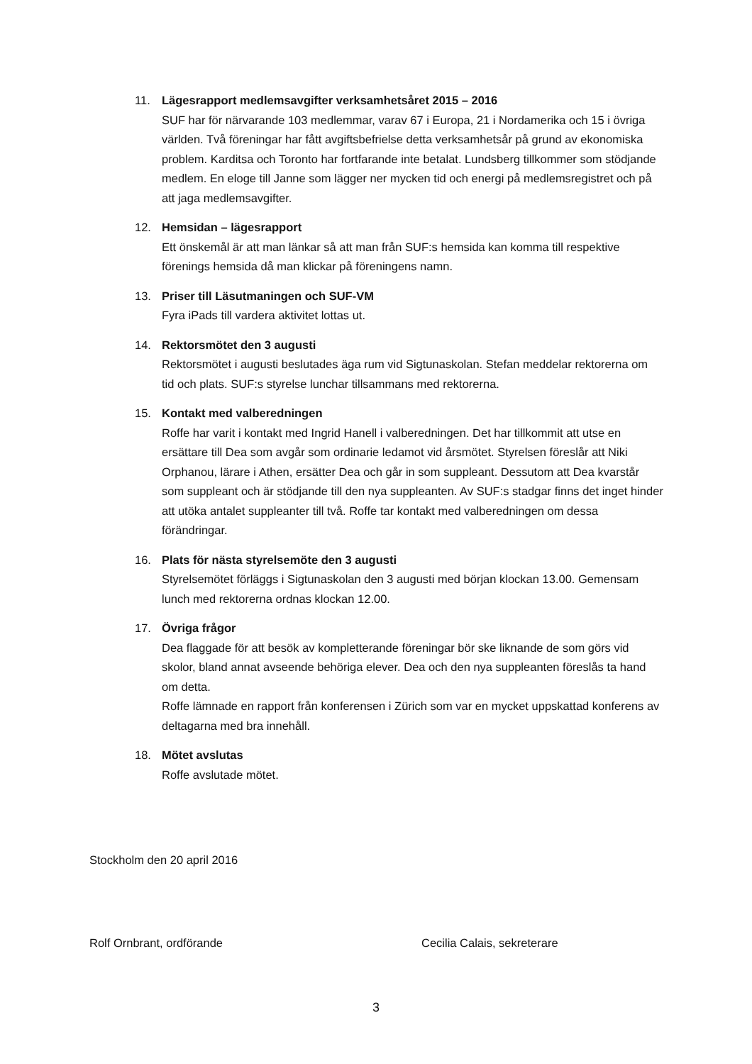11. Lägesrapport medlemsavgifter verksamhetsåret 2015 – 2016
SUF har för närvarande 103 medlemmar, varav 67 i Europa, 21 i Nordamerika och 15 i övriga världen. Två föreningar har fått avgiftsbefrielse detta verksamhetsår på grund av ekonomiska problem. Karditsa och Toronto har fortfarande inte betalat. Lundsberg tillkommer som stödjande medlem. En eloge till Janne som lägger ner mycken tid och energi på medlemsregistret och på att jaga medlemsavgifter.
12. Hemsidan – lägesrapport
Ett önskemål är att man länkar så att man från SUF:s hemsida kan komma till respektive förenings hemsida då man klickar på föreningens namn.
13. Priser till Läsutmaningen och SUF-VM
Fyra iPads till vardera aktivitet lottas ut.
14. Rektorsmötet den 3 augusti
Rektorsmötet i augusti beslutades äga rum vid Sigtunaskolan. Stefan meddelar rektorerna om tid och plats. SUF:s styrelse lunchar tillsammans med rektorerna.
15. Kontakt med valberedningen
Roffe har varit i kontakt med Ingrid Hanell i valberedningen. Det har tillkommit att utse en ersättare till Dea som avgår som ordinarie ledamot vid årsmötet. Styrelsen föreslår att Niki Orphanou, lärare i Athen, ersätter Dea och går in som suppleant. Dessutom att Dea kvarstår som suppleant och är stödjande till den nya suppleanten. Av SUF:s stadgar finns det inget hinder att utöka antalet suppleanter till två. Roffe tar kontakt med valberedningen om dessa förändringar.
16. Plats för nästa styrelsemöte den 3 augusti
Styrelsemötet förläggs i Sigtunaskolan den 3 augusti med början klockan 13.00. Gemensam lunch med rektorerna ordnas klockan 12.00.
17. Övriga frågor
Dea flaggade för att besök av kompletterande föreningar bör ske liknande de som görs vid skolor, bland annat avseende behöriga elever. Dea och den nya suppleanten föreslås ta hand om detta.
Roffe lämnade en rapport från konferensen i Zürich som var en mycket uppskattad konferens av deltagarna med bra innehåll.
18. Mötet avslutas
Roffe avslutade mötet.
Stockholm den 20 april 2016
Rolf Ornbrant, ordförande Cecilia Calais, sekreterare
3